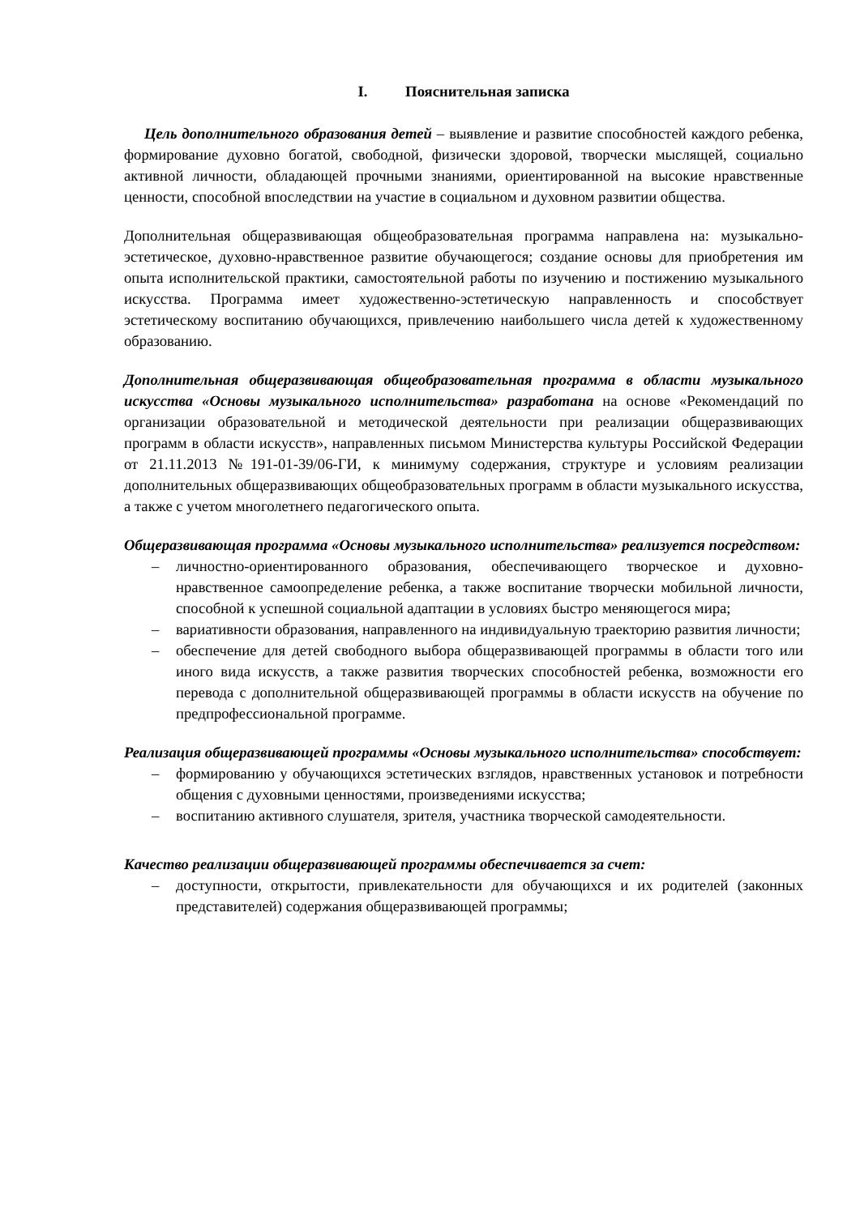I. Пояснительная записка
Цель дополнительного образования детей – выявление и развитие способностей каждого ребенка, формирование духовно богатой, свободной, физически здоровой, творчески мыслящей, социально активной личности, обладающей прочными знаниями, ориентированной на высокие нравственные ценности, способной впоследствии на участие в социальном и духовном развитии общества.
Дополнительная общеразвивающая общеобразовательная программа направлена на: музыкально-эстетическое, духовно-нравственное развитие обучающегося; создание основы для приобретения им опыта исполнительской практики, самостоятельной работы по изучению и постижению музыкального искусства. Программа имеет художественно-эстетическую направленность и способствует эстетическому воспитанию обучающихся, привлечению наибольшего числа детей к художественному образованию.
Дополнительная общеразвивающая общеобразовательная программа в области музыкального искусства «Основы музыкального исполнительства» разработана на основе «Рекомендаций по организации образовательной и методической деятельности при реализации общеразвивающих программ в области искусств», направленных письмом Министерства культуры Российской Федерации от 21.11.2013 №191-01-39/06-ГИ, к минимуму содержания, структуре и условиям реализации дополнительных общеразвивающих общеобразовательных программ в области музыкального искусства, а также с учетом многолетнего педагогического опыта.
Общеразвивающая программа «Основы музыкального исполнительства» реализуется посредством:
– личностно-ориентированного образования, обеспечивающего творческое и духовно-нравственное самоопределение ребенка, а также воспитание творчески мобильной личности, способной к успешной социальной адаптации в условиях быстро меняющегося мира;
– вариативности образования, направленного на индивидуальную траекторию развития личности;
– обеспечение для детей свободного выбора общеразвивающей программы в области того или иного вида искусств, а также развития творческих способностей ребенка, возможности его перевода с дополнительной общеразвивающей программы в области искусств на обучение по предпрофессиональной программе.
Реализация общеразвивающей программы «Основы музыкального исполнительства» способствует:
– формированию у обучающихся эстетических взглядов, нравственных установок и потребности общения с духовными ценностями, произведениями искусства;
– воспитанию активного слушателя, зрителя, участника творческой самодеятельности.
Качество реализации общеразвивающей программы обеспечивается за счет:
– доступности, открытости, привлекательности для обучающихся и их родителей (законных представителей) содержания общеразвивающей программы;